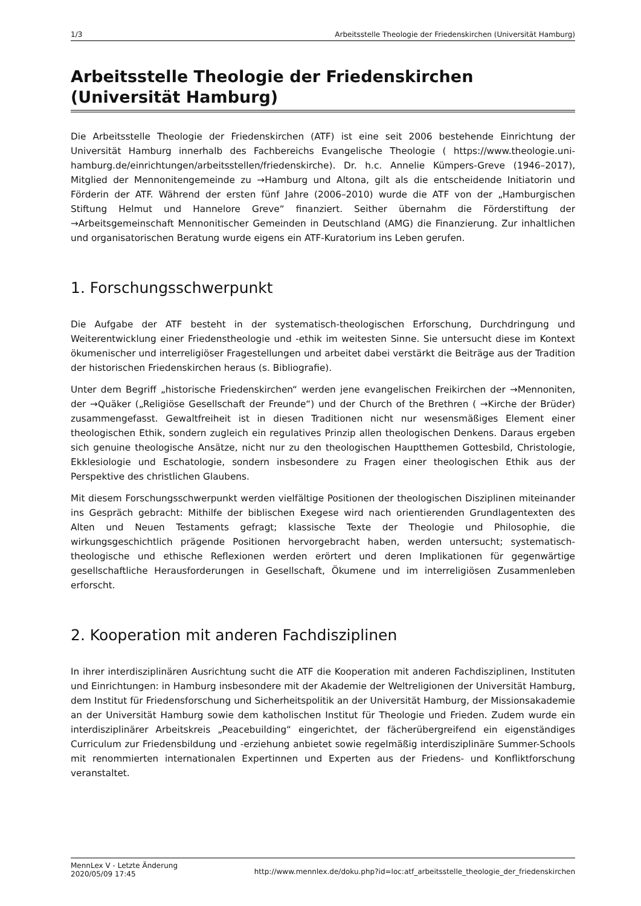1/3 Arbeitsstelle Theologie der Friedenskirchen (Universität Hamburg)
Arbeitsstelle Theologie der Friedenskirchen (Universität Hamburg)
Die Arbeitsstelle Theologie der Friedenskirchen (ATF) ist eine seit 2006 bestehende Einrichtung der Universität Hamburg innerhalb des Fachbereichs Evangelische Theologie ( https://www.theologie.uni-hamburg.de/einrichtungen/arbeitsstellen/friedenskirche). Dr. h.c. Annelie Kümpers-Greve (1946–2017), Mitglied der Mennonitengemeinde zu →Hamburg und Altona, gilt als die entscheidende Initiatorin und Förderin der ATF. Während der ersten fünf Jahre (2006–2010) wurde die ATF von der „Hamburgischen Stiftung Helmut und Hannelore Greve“ finanziert. Seither übernahm die Förderstiftung der →Arbeitsgemeinschaft Mennonitischer Gemeinden in Deutschland (AMG) die Finanzierung. Zur inhaltlichen und organisatorischen Beratung wurde eigens ein ATF-Kuratorium ins Leben gerufen.
1. Forschungsschwerpunkt
Die Aufgabe der ATF besteht in der systematisch-theologischen Erforschung, Durchdringung und Weiterentwicklung einer Friedenstheologie und -ethik im weitesten Sinne. Sie untersucht diese im Kontext ökumenischer und interreligiöser Fragestellungen und arbeitet dabei verstärkt die Beiträge aus der Tradition der historischen Friedenskirchen heraus (s. Bibliografie).
Unter dem Begriff „historische Friedenskirchen“ werden jene evangelischen Freikirchen der →Mennoniten, der →Quäker („Religiöse Gesellschaft der Freunde“) und der Church of the Brethren ( →Kirche der Brüder) zusammengefasst. Gewaltfreiheit ist in diesen Traditionen nicht nur wesensmäßiges Element einer theologischen Ethik, sondern zugleich ein regulatives Prinzip allen theologischen Denkens. Daraus ergeben sich genuine theologische Ansätze, nicht nur zu den theologischen Hauptthemen Gottesbild, Christologie, Ekklesiologie und Eschatologie, sondern insbesondere zu Fragen einer theologischen Ethik aus der Perspektive des christlichen Glaubens.
Mit diesem Forschungsschwerpunkt werden vielfältige Positionen der theologischen Disziplinen miteinander ins Gespräch gebracht: Mithilfe der biblischen Exegese wird nach orientierenden Grundlagentexten des Alten und Neuen Testaments gefragt; klassische Texte der Theologie und Philosophie, die wirkungsgeschichtlich prägende Positionen hervorgebracht haben, werden untersucht; systematisch-theologische und ethische Reflexionen werden erörtert und deren Implikationen für gegenwärtige gesellschaftliche Herausforderungen in Gesellschaft, Ökumene und im interreligiösen Zusammenleben erforscht.
2. Kooperation mit anderen Fachdisziplinen
In ihrer interdisziplinären Ausrichtung sucht die ATF die Kooperation mit anderen Fachdisziplinen, Instituten und Einrichtungen: in Hamburg insbesondere mit der Akademie der Weltreligionen der Universität Hamburg, dem Institut für Friedensforschung und Sicherheitspolitik an der Universität Hamburg, der Missionsakademie an der Universität Hamburg sowie dem katholischen Institut für Theologie und Frieden. Zudem wurde ein interdisziplinärer Arbeitskreis „Peacebuilding“ eingerichtet, der fächerübergreifend ein eigenständiges Curriculum zur Friedensbildung und -erziehung anbietet sowie regelmäßig interdisziplinäre Summer-Schools mit renommierten internationalen Expertinnen und Experten aus der Friedens- und Konfliktforschung veranstaltet.
MennLex V - Letzte Änderung
2020/05/09 17:45 http://www.mennlex.de/doku.php?id=loc:atf_arbeitsstelle_theologie_der_friedenskirchen